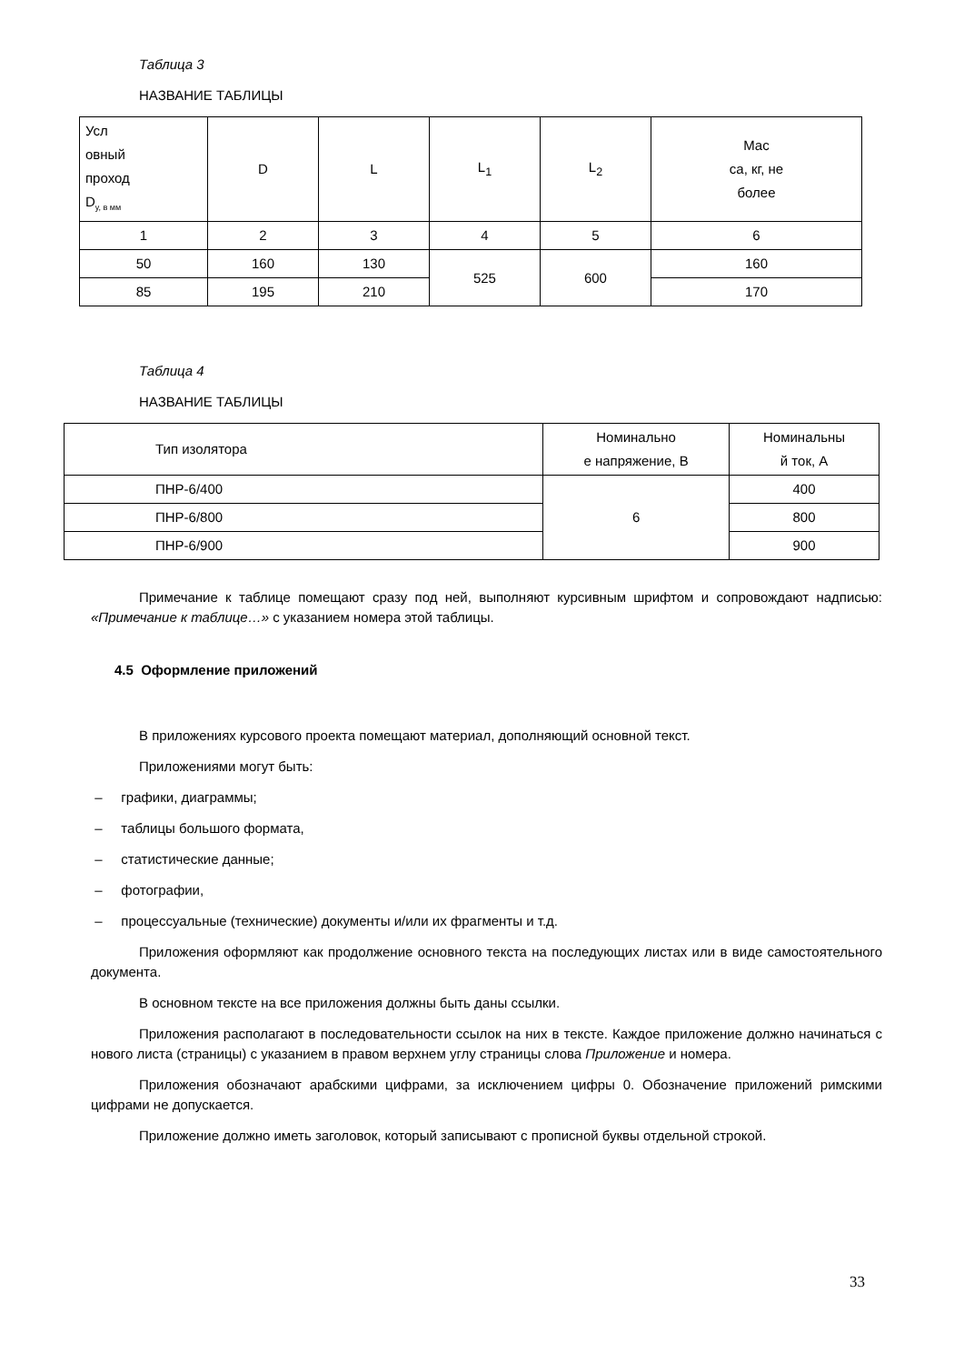Таблица 3
НАЗВАНИЕ ТАБЛИЦЫ
| Усл овный проход D<sub>у, в мм</sub> | D | L | L<sub>1</sub> | L<sub>2</sub> | Мас са, кг, не более |
| 1 | 2 | 3 | 4 | 5 | 6 |
| 50 | 160 | 130 | 525 | 600 | 160 |
| 85 | 195 | 210 | | | 170 |
Таблица 4
НАЗВАНИЕ ТАБЛИЦЫ
| Тип изолятора | Номинально е напряжение, В | Номинальны й ток, А |
| ПНР-6/400 | 6 | 400 |
| ПНР-6/800 | | 800 |
| ПНР-6/900 | | 900 |
Примечание к таблице помещают сразу под ней, выполняют курсивным шрифтом и сопровождают надписью: «Примечание к таблице…» с указанием номера этой таблицы.
4.5 Оформление приложений
В приложениях курсового проекта помещают материал, дополняющий основной текст.
Приложениями могут быть:
– графики, диаграммы;
– таблицы большого формата,
– статистические данные;
– фотографии,
– процессуальные (технические) документы и/или их фрагменты и т.д.
Приложения оформляют как продолжение основного текста на последующих листах или в виде самостоятельного документа.
В основном тексте на все приложения должны быть даны ссылки.
Приложения располагают в последовательности ссылок на них в тексте. Каждое приложение должно начинаться с нового листа (страницы) с указанием в правом верхнем углу страницы слова Приложение и номера.
Приложения обозначают арабскими цифрами, за исключением цифры 0. Обозначение приложений римскими цифрами не допускается.
Приложение должно иметь заголовок, который записывают с прописной буквы отдельной строкой.
33